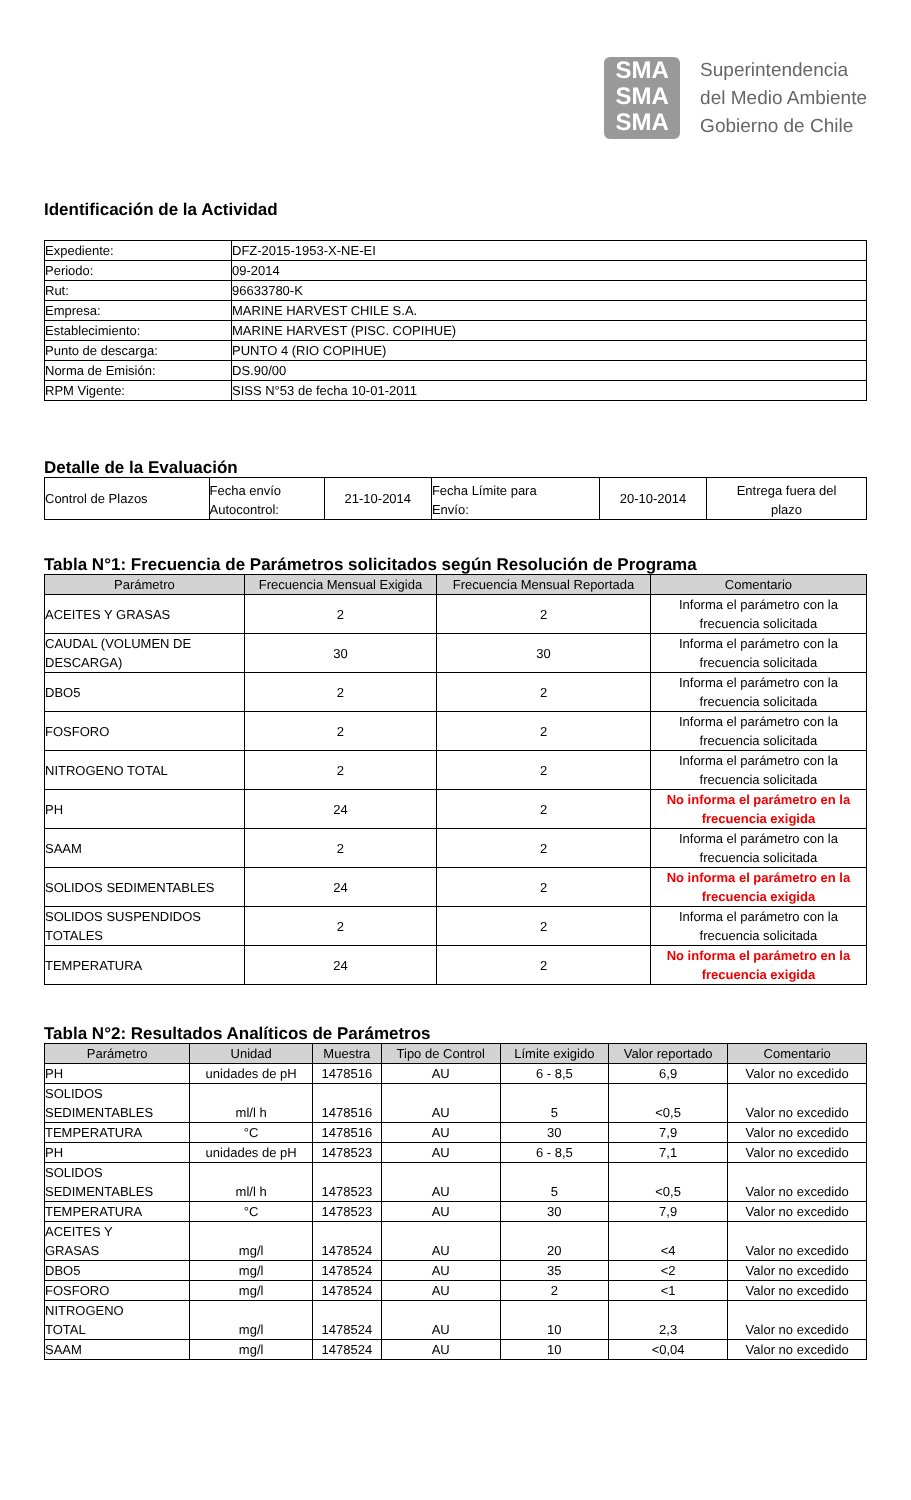SMA
SMA
SMA
Superintendencia
del Medio Ambiente
Gobierno de Chile
Identificación de la Actividad
| Expediente: | DFZ-2015-1953-X-NE-EI |
| Periodo: | 09-2014 |
| Rut: | 96633780-K |
| Empresa: | MARINE HARVEST CHILE S.A. |
| Establecimiento: | MARINE HARVEST (PISC. COPIHUE) |
| Punto de descarga: | PUNTO 4 (RIO COPIHUE) |
| Norma de Emisión: | DS.90/00 |
| RPM Vigente: | SISS N°53 de fecha 10-01-2011 |
Detalle de la Evaluación
| Control de Plazos | Fecha envío Autocontrol: | 21-10-2014 | Fecha Límite para Envío: | 20-10-2014 | Entrega fuera del plazo |
Tabla N°1: Frecuencia de Parámetros solicitados según Resolución de Programa
| Parámetro | Frecuencia Mensual Exigida | Frecuencia Mensual Reportada | Comentario |
| --- | --- | --- | --- |
| ACEITES Y GRASAS | 2 | 2 | Informa el parámetro con la frecuencia solicitada |
| CAUDAL (VOLUMEN DE DESCARGA) | 30 | 30 | Informa el parámetro con la frecuencia solicitada |
| DBO5 | 2 | 2 | Informa el parámetro con la frecuencia solicitada |
| FOSFORO | 2 | 2 | Informa el parámetro con la frecuencia solicitada |
| NITROGENO TOTAL | 2 | 2 | Informa el parámetro con la frecuencia solicitada |
| PH | 24 | 2 | No informa el parámetro en la frecuencia exigida |
| SAAM | 2 | 2 | Informa el parámetro con la frecuencia solicitada |
| SOLIDOS SEDIMENTABLES | 24 | 2 | No informa el parámetro en la frecuencia exigida |
| SOLIDOS SUSPENDIDOS TOTALES | 2 | 2 | Informa el parámetro con la frecuencia solicitada |
| TEMPERATURA | 24 | 2 | No informa el parámetro en la frecuencia exigida |
Tabla N°2: Resultados Analíticos de Parámetros
| Parámetro | Unidad | Muestra | Tipo de Control | Límite exigido | Valor reportado | Comentario |
| --- | --- | --- | --- | --- | --- | --- |
| PH | unidades de pH | 1478516 | AU | 6 - 8,5 | 6,9 | Valor no excedido |
| SOLIDOS SEDIMENTABLES | ml/l h | 1478516 | AU | 5 | <0,5 | Valor no excedido |
| TEMPERATURA | °C | 1478516 | AU | 30 | 7,9 | Valor no excedido |
| PH | unidades de pH | 1478523 | AU | 6 - 8,5 | 7,1 | Valor no excedido |
| SOLIDOS SEDIMENTABLES | ml/l h | 1478523 | AU | 5 | <0,5 | Valor no excedido |
| TEMPERATURA | °C | 1478523 | AU | 30 | 7,9 | Valor no excedido |
| ACEITES Y GRASAS | mg/l | 1478524 | AU | 20 | <4 | Valor no excedido |
| DBO5 | mg/l | 1478524 | AU | 35 | <2 | Valor no excedido |
| FOSFORO | mg/l | 1478524 | AU | 2 | <1 | Valor no excedido |
| NITROGENO TOTAL | mg/l | 1478524 | AU | 10 | 2,3 | Valor no excedido |
| SAAM | mg/l | 1478524 | AU | 10 | <0,04 | Valor no excedido |